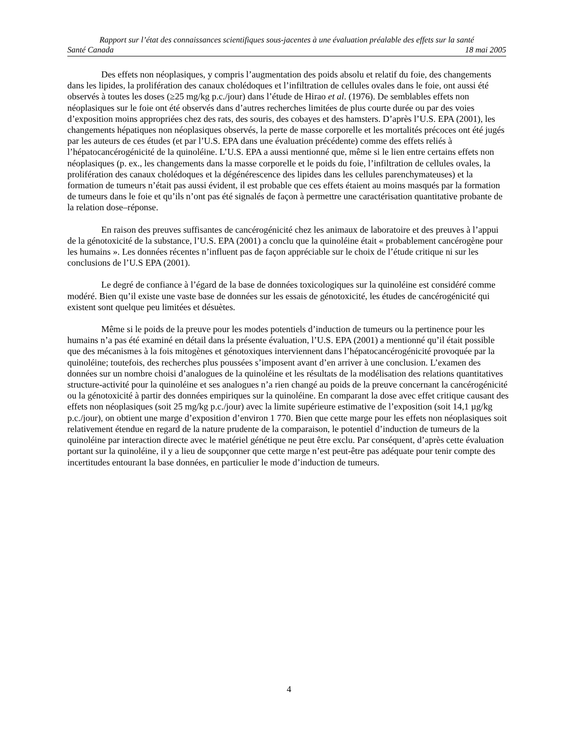Rapport sur l’état des connaissances scientifiques sous-jacentes à une évaluation préalable des effets sur la santé
Santé Canada 18 mai 2005
Des effets non néoplasiques, y compris l’augmentation des poids absolu et relatif du foie, des changements dans les lipides, la prolifération des canaux cholédoques et l’infiltration de cellules ovales dans le foie, ont aussi été observés à toutes les doses (≥25 mg/kg p.c./jour) dans l’étude de Hirao et al. (1976). De semblables effets non néoplasiques sur le foie ont été observés dans d’autres recherches limitées de plus courte durée ou par des voies d’exposition moins appropriées chez des rats, des souris, des cobayes et des hamsters. D’après l’U.S. EPA (2001), les changements hépatiques non néoplasiques observés, la perte de masse corporelle et les mortalités précoces ont été jugés par les auteurs de ces études (et par l’U.S. EPA dans une évaluation précédente) comme des effets reliés à l’hépatocancérogénicité de la quinoléine. L’U.S. EPA a aussi mentionné que, même si le lien entre certains effets non néoplasiques (p. ex., les changements dans la masse corporelle et le poids du foie, l’infiltration de cellules ovales, la prolifération des canaux cholédoques et la dégénérescence des lipides dans les cellules parenchymateuses) et la formation de tumeurs n’était pas aussi évident, il est probable que ces effets étaient au moins masqués par la formation de tumeurs dans le foie et qu’ils n’ont pas été signalés de façon à permettre une caractérisation quantitative probante de la relation dose–réponse.
En raison des preuves suffisantes de cancérogénicité chez les animaux de laboratoire et des preuves à l’appui de la génotoxicité de la substance, l’U.S. EPA (2001) a conclu que la quinoléine était « probablement cancérogène pour les humains ». Les données récentes n’influent pas de façon appréciable sur le choix de l’étude critique ni sur les conclusions de l’U.S EPA (2001).
Le degré de confiance à l’égard de la base de données toxicologiques sur la quinoléine est considéré comme modéré. Bien qu’il existe une vaste base de données sur les essais de génotoxicité, les études de cancérogénicité qui existent sont quelque peu limitées et désuètes.
Même si le poids de la preuve pour les modes potentiels d’induction de tumeurs ou la pertinence pour les humains n’a pas été examiné en détail dans la présente évaluation, l’U.S. EPA (2001) a mentionné qu’il était possible que des mécanismes à la fois mitogènes et génotoxiques interviennent dans l’hépatocancérogénicité provoquée par la quinoléine; toutefois, des recherches plus poussées s’imposent avant d’en arriver à une conclusion. L’examen des données sur un nombre choisi d’analogues de la quinoléine et les résultats de la modélisation des relations quantitatives structure-activité pour la quinoléine et ses analogues n’a rien changé au poids de la preuve concernant la cancérogénicité ou la génotoxicité à partir des données empiriques sur la quinoléine. En comparant la dose avec effet critique causant des effets non néoplasiques (soit 25 mg/kg p.c./jour) avec la limite supérieure estimative de l’exposition (soit 14,1 µg/kg p.c./jour), on obtient une marge d’exposition d’environ 1 770. Bien que cette marge pour les effets non néoplasiques soit relativement étendue en regard de la nature prudente de la comparaison, le potentiel d’induction de tumeurs de la quinoléine par interaction directe avec le matériel génétique ne peut être exclu. Par conséquent, d’après cette évaluation portant sur la quinoléine, il y a lieu de soupçonner que cette marge n’est peut-être pas adéquate pour tenir compte des incertitudes entourant la base données, en particulier le mode d’induction de tumeurs.
4